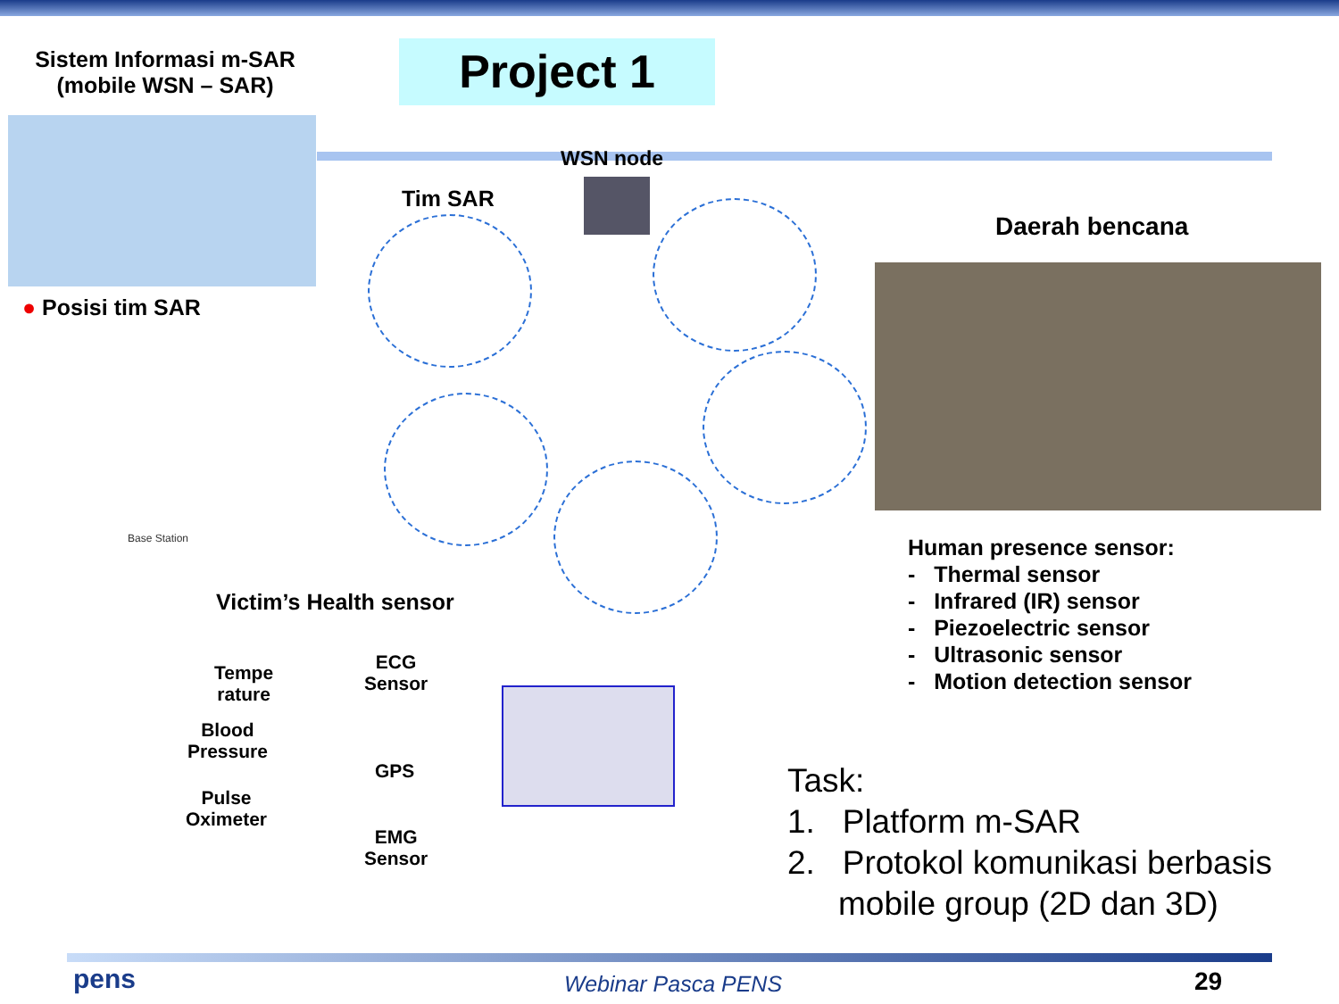Sistem Informasi m-SAR
(mobile WSN – SAR)
Project 1
● Posisi tim SAR
WSN node
Tim SAR
Daerah bencana
Base Station
Victim’s Health sensor
Tempe
rature
ECG
Sensor
Blood
Pressure
GPS
Pulse
Oximeter
EMG
Sensor
Human presence sensor:
- Thermal sensor
- Infrared (IR) sensor
- Piezoelectric sensor
- Ultrasonic sensor
- Motion detection sensor
Task:
1. Platform m-SAR
2. Protokol komunikasi berbasis
mobile group (2D dan 3D)
pens Webinar Pasca PENS 29